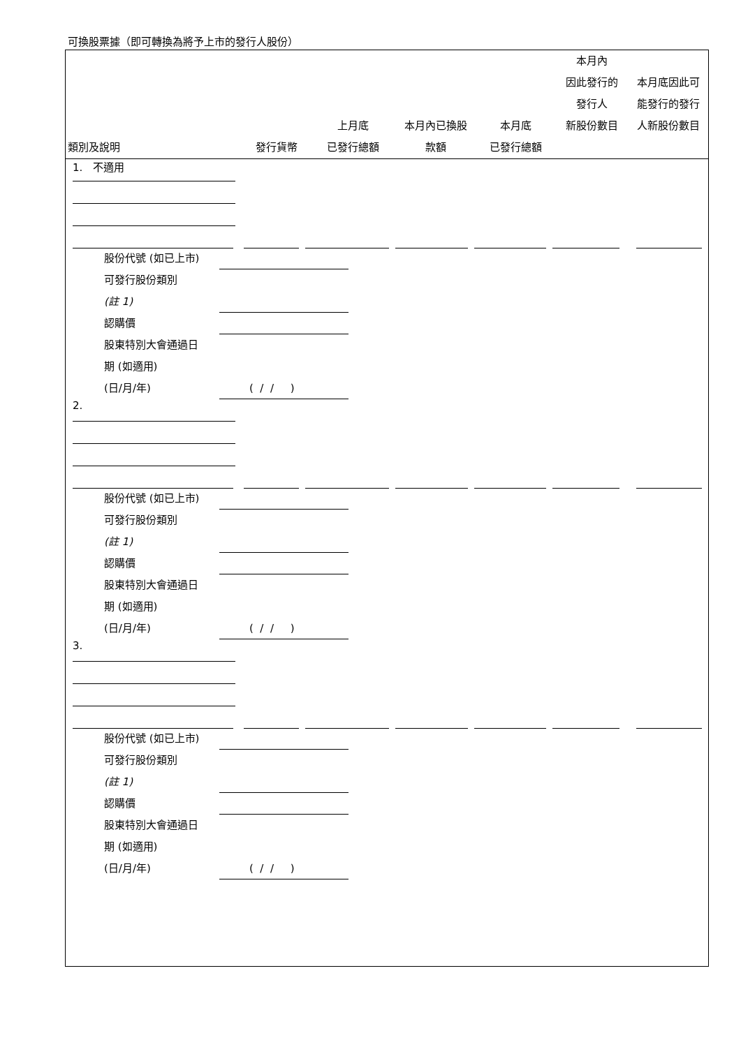可換股票據（即可轉換為將予上市的發行人股份）
| 類別及說明 | 發行貨幣 | 上月底 已發行總額 | 本月內已換股 款額 | 本月底 已發行總額 | 本月內 因此發行的 發行人 新股份數目 | 本月底因此可 能發行的發行 人新股份數目 |
| --- | --- | --- | --- | --- | --- | --- |
1. 不適用
股份代號 (如已上市)
可發行股份類別
(註 1)
認購價
股東特別大會通過日
期 (如適用)
(日/月/年) ( / / )
2.
股份代號 (如已上市)
可發行股份類別
(註 1)
認購價
股東特別大會通過日
期 (如適用)
(日/月/年) ( / / )
3.
股份代號 (如已上市)
可發行股份類別
(註 1)
認購價
股東特別大會通過日
期 (如適用)
(日/月/年) ( / / )